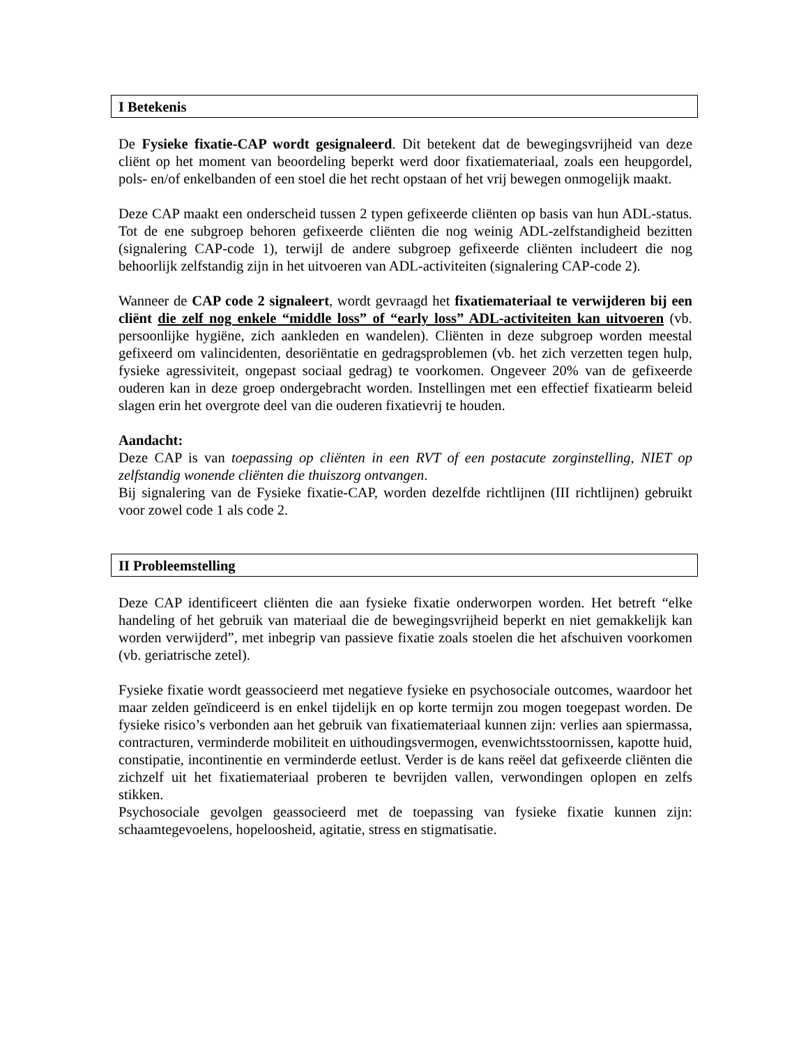I Betekenis
De Fysieke fixatie-CAP wordt gesignaleerd. Dit betekent dat de bewegingsvrijheid van deze cliënt op het moment van beoordeling beperkt werd door fixatiemateriaal, zoals een heupgordel, pols- en/of enkelbanden of een stoel die het recht opstaan of het vrij bewegen onmogelijk maakt.
Deze CAP maakt een onderscheid tussen 2 typen gefixeerde cliënten op basis van hun ADL-status. Tot de ene subgroep behoren gefixeerde cliënten die nog weinig ADL-zelfstandigheid bezitten (signalering CAP-code 1), terwijl de andere subgroep gefixeerde cliënten includeert die nog behoorlijk zelfstandig zijn in het uitvoeren van ADL-activiteiten (signalering CAP-code 2).
Wanneer de CAP code 2 signaleert, wordt gevraagd het fixatiemateriaal te verwijderen bij een cliënt die zelf nog enkele “middle loss” of “early loss” ADL-activiteiten kan uitvoeren (vb. persoonlijke hygiëne, zich aankleden en wandelen). Cliënten in deze subgroep worden meestal gefixeerd om valincidenten, desoriëntatie en gedragsproblemen (vb. het zich verzetten tegen hulp, fysieke agressiviteit, ongepast sociaal gedrag) te voorkomen. Ongeveer 20% van de gefixeerde ouderen kan in deze groep ondergebracht worden. Instellingen met een effectief fixatiearm beleid slagen erin het overgrote deel van die ouderen fixatievrij te houden.
Aandacht:
Deze CAP is van toepassing op cliënten in een RVT of een postacute zorginstelling, NIET op zelfstandig wonende cliënten die thuiszorg ontvangen.
Bij signalering van de Fysieke fixatie-CAP, worden dezelfde richtlijnen (III richtlijnen) gebruikt voor zowel code 1 als code 2.
II Probleemstelling
Deze CAP identificeert cliënten die aan fysieke fixatie onderworpen worden. Het betreft “elke handeling of het gebruik van materiaal die de bewegingsvrijheid beperkt en niet gemakkelijk kan worden verwijderd”, met inbegrip van passieve fixatie zoals stoelen die het afschuiven voorkomen (vb. geriatrische zetel).
Fysieke fixatie wordt geassocieerd met negatieve fysieke en psychosociale outcomes, waardoor het maar zelden geïndiceerd is en enkel tijdelijk en op korte termijn zou mogen toegepast worden. De fysieke risico’s verbonden aan het gebruik van fixatiemateriaal kunnen zijn: verlies aan spiermassa, contracturen, verminderde mobiliteit en uithoudingsvermogen, evenwichtsstoornissen, kapotte huid, constipatie, incontinentie en verminderde eetlust. Verder is de kans reëel dat gefixeerde cliënten die zichzelf uit het fixatiemateriaal proberen te bevrijden vallen, verwondingen oplopen en zelfs stikken.
Psychosociale gevolgen geassocieerd met de toepassing van fysieke fixatie kunnen zijn: schaamtegevoelens, hopeloosheid, agitatie, stress en stigmatisatie.